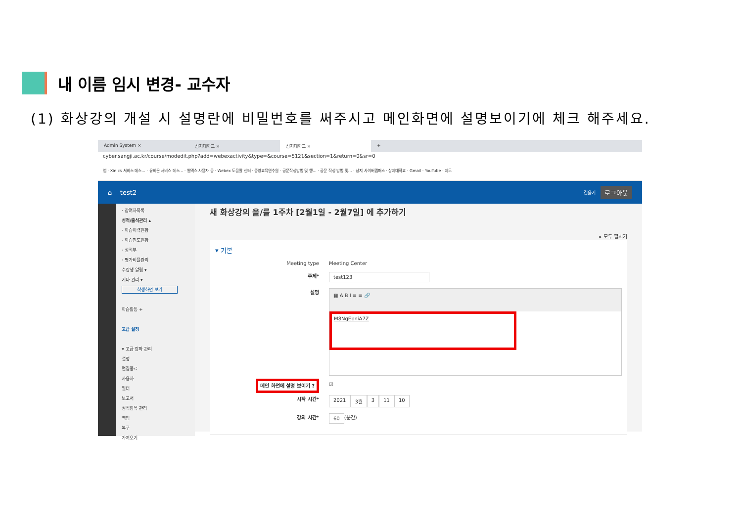내 이름 임시 변경- 교수자
(1) 화상강의 개설 시 설명란에 비밀번호를 써주시고 메인화면에 설명보이기에 체크 해주세요.
Admin System × 상지대학교 × 상지대학교 × +
cyber.sangji.ac.kr/course/modedit.php?add=webexactivity&type=&course=5121&section=1&return=0&sr=0
앱 · Xinics 서비스 데스... · 유비온 서비스 데스... · 웹엑스 사용자 등 · Webex 도움말 센터 · 중앙교육연수원 · 공문작성방법 및 행... · 공문 작성 방법 및... · 상지 사이버캠퍼스 · 상지대학교 · Gmail · YouTube · 지도
⌂ test2 김윤기 로그아웃
· 참여자목록
성적/출석관리 ▴
· 학습이력현황
· 학습진도현황
· 성적부
· 평가비율관리
수강생 알림 ▾
기타 관리 ▾
학생화면 보기
학습활동 +
고급 설정
▾ 고급 강좌 관리
설정
편집종료
사용자
필터
보고서
성적항목 관리
백업
복구
가져오기
새 화상강의 을/를 1주차 [2월1일 - 2월7일] 에 추가하기
▸ 모두 펼치기
▾ 기본
Meeting type
Meeting Center
주제*
test123
설명
▦ A B I ≡ ≡ 🔗
M8NqEbniA7Z
메인 화면에 설명 보이기 ?
☑
시작 시간*
2021 3월 3 11 10
강의 시간*
60 (분간)